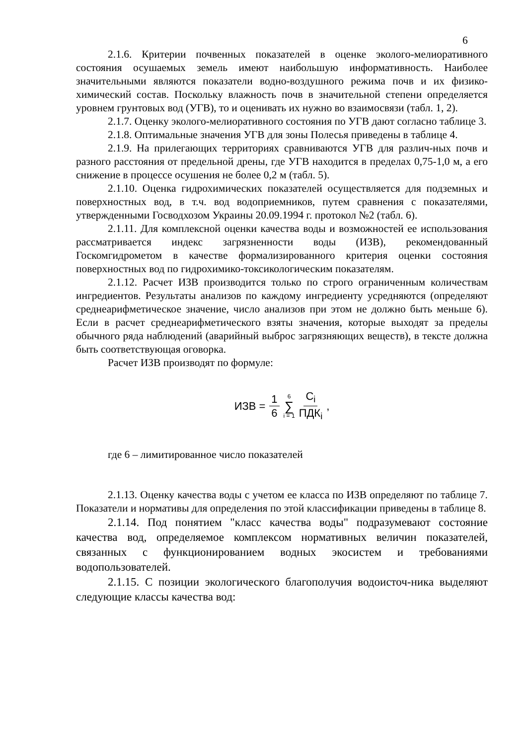6
2.1.6. Критерии почвенных показателей в оценке эколого-мелиоративного состояния осушаемых земель имеют наибольшую информативность. Наиболее значительными являются показатели водно-воздушного режима почв и их физико-химический состав. Поскольку влажность почв в значительной степени определяется уровнем грунтовых вод (УГВ), то и оценивать их нужно во взаимосвязи (табл. 1, 2).
2.1.7. Оценку эколого-мелиоративного состояния по УГВ дают согласно таблице 3.
2.1.8. Оптимальные значения УГВ для зоны Полесья приведены в таблице 4.
2.1.9. На прилегающих территориях сравниваются УГВ для различ-ных почв и разного расстояния от предельной дрены, где УГВ находится в пределах 0,75-1,0 м, а его снижение в процессе осушения не более 0,2 м (табл. 5).
2.1.10. Оценка гидрохимических показателей осуществляется для подземных и поверхностных вод, в т.ч. вод водоприемников, путем сравнения с показателями, утвержденными Госводхозом Украины 20.09.1994 г. протокол №2 (табл. 6).
2.1.11. Для комплексной оценки качества воды и возможностей ее использования рассматривается индекс загрязненности воды (ИЗВ), рекомендованный Госкомгидрометом в качестве формализированного критерия оценки состояния поверхностных вод по гидрохимико-токсикологическим показателям.
2.1.12. Расчет ИЗВ производится только по строго ограниченным количествам ингредиентов. Результаты анализов по каждому ингредиенту усредняются (определяют среднеарифметическое значение, число анализов при этом не должно быть меньше 6). Если в расчет среднеарифметического взяты значения, которые выходят за пределы обычного ряда наблюдений (аварийный выброс загрязняющих веществ), в тексте должна быть соответствующая оговорка.
Расчет ИЗВ производят по формуле:
ИЗВ = 1 6 6 ∑ i = 1 C<sub>i</sub> ПДК<sub>i</sub> ,
где 6 – лимитированное число показателей
2.1.13. Оценку качества воды с учетом ее класса по ИЗВ определяют по таблице 7. Показатели и нормативы для определения по этой классификации приведены в таблице 8.
2.1.14. Под понятием "класс качества воды" подразумевают состояние качества вод, определяемое комплексом нормативных величин показателей, связанных с функционированием водных экосистем и требованиями водопользователей.
2.1.15. С позиции экологического благополучия водоисточ-ника выделяют следующие классы качества вод: